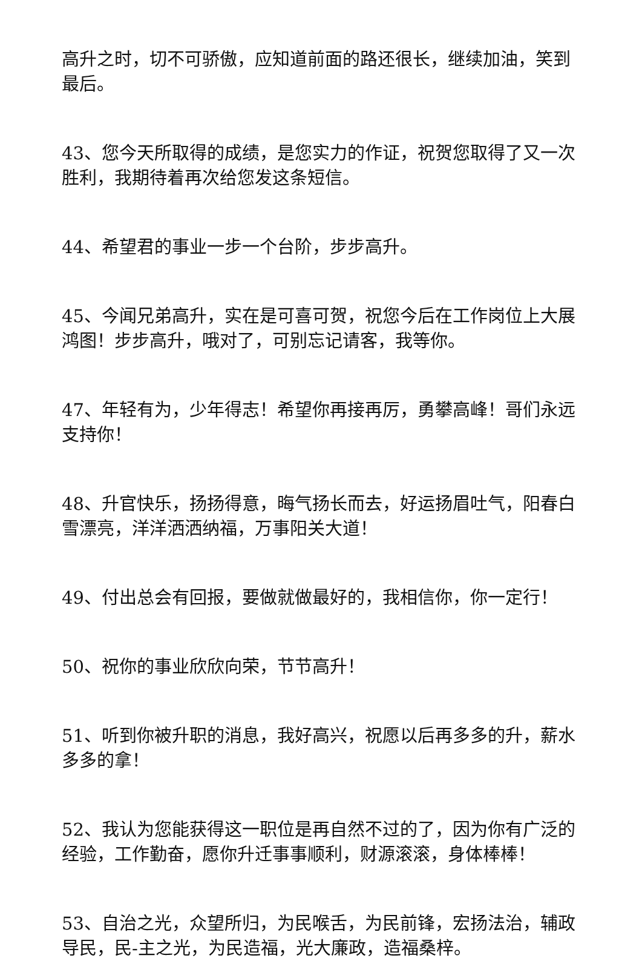高升之时，切不可骄傲，应知道前面的路还很长，继续加油，笑到最后。
43、您今天所取得的成绩，是您实力的作证，祝贺您取得了又一次胜利，我期待着再次给您发这条短信。
44、希望君的事业一步一个台阶，步步高升。
45、今闻兄弟高升，实在是可喜可贺，祝您今后在工作岗位上大展鸿图！步步高升，哦对了，可别忘记请客，我等你。
47、年轻有为，少年得志！希望你再接再厉，勇攀高峰！哥们永远支持你！
48、升官快乐，扬扬得意，晦气扬长而去，好运扬眉吐气，阳春白雪漂亮，洋洋洒洒纳福，万事阳关大道！
49、付出总会有回报，要做就做最好的，我相信你，你一定行！
50、祝你的事业欣欣向荣，节节高升！
51、听到你被升职的消息，我好高兴，祝愿以后再多多的升，薪水多多的拿！
52、我认为您能获得这一职位是再自然不过的了，因为你有广泛的经验，工作勤奋，愿你升迁事事顺利，财源滚滚，身体棒棒！
53、自治之光，众望所归，为民喉舌，为民前锋，宏扬法治，辅政导民，民-主之光，为民造福，光大廉政，造福桑梓。